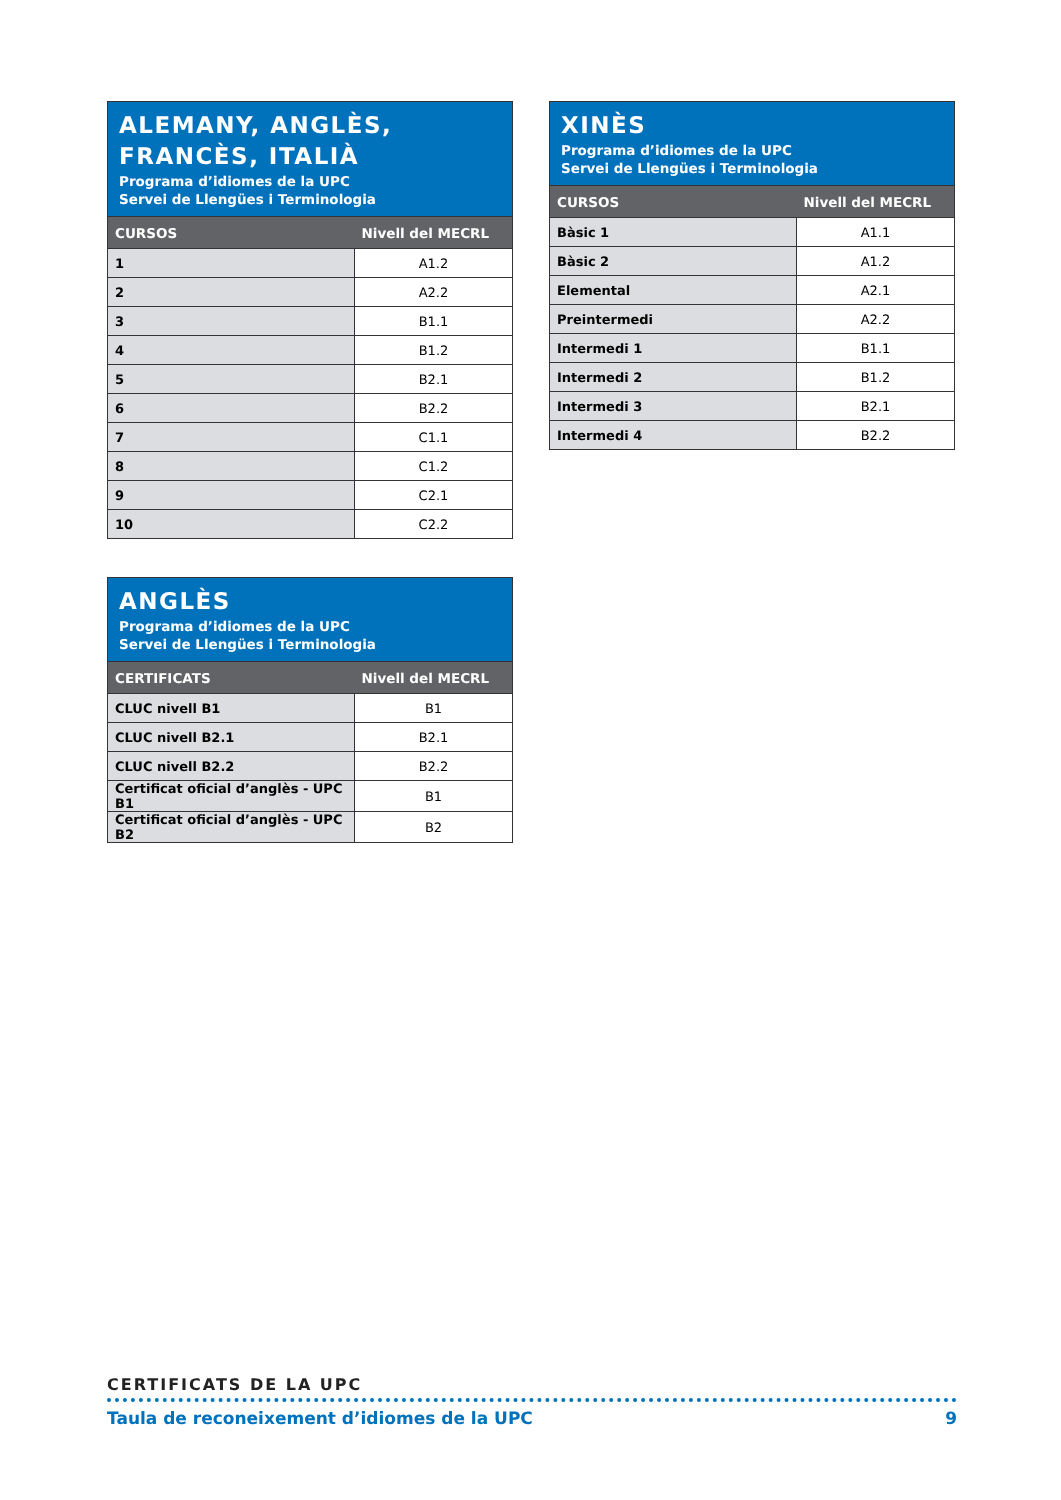ALEMANY, ANGLÈS, FRANCÈS, ITALIÀ
Programa d’idiomes de la UPC
Servei de Llengües i Terminologia
| CURSOS | Nivell del MECRL |
| --- | --- |
| 1 | A1.2 |
| 2 | A2.2 |
| 3 | B1.1 |
| 4 | B1.2 |
| 5 | B2.1 |
| 6 | B2.2 |
| 7 | C1.1 |
| 8 | C1.2 |
| 9 | C2.1 |
| 10 | C2.2 |
ANGLÈS
Programa d’idiomes de la UPC
Servei de Llengües i Terminologia
| CERTIFICATS | Nivell del MECRL |
| --- | --- |
| CLUC nivell B1 | B1 |
| CLUC nivell B2.1 | B2.1 |
| CLUC nivell B2.2 | B2.2 |
| Certificat oficial d’anglès - UPC B1 | B1 |
| Certificat oficial d’anglès - UPC B2 | B2 |
XINÈS
Programa d’idiomes de la UPC
Servei de Llengües i Terminologia
| CURSOS | Nivell del MECRL |
| --- | --- |
| Bàsic 1 | A1.1 |
| Bàsic 2 | A1.2 |
| Elemental | A2.1 |
| Preintermedi | A2.2 |
| Intermedi 1 | B1.1 |
| Intermedi 2 | B1.2 |
| Intermedi 3 | B2.1 |
| Intermedi 4 | B2.2 |
CERTIFICATS DE LA UPC
Taula de reconeixement d’idiomes de la UPC 9